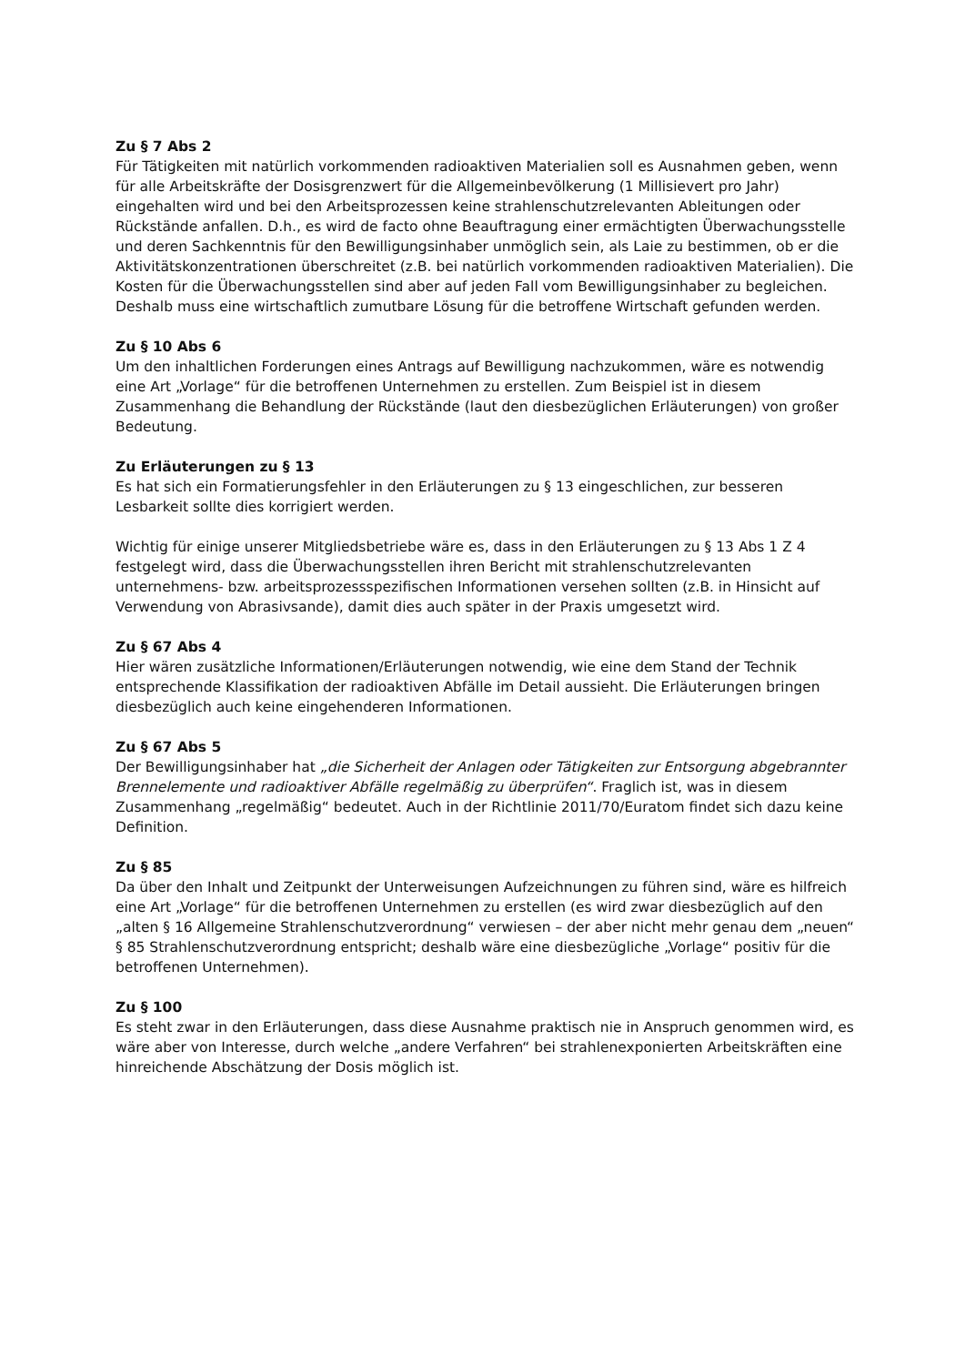Zu § 7 Abs 2
Für Tätigkeiten mit natürlich vorkommenden radioaktiven Materialien soll es Ausnahmen geben, wenn für alle Arbeitskräfte der Dosisgrenzwert für die Allgemeinbevölkerung (1 Millisievert pro Jahr) eingehalten wird und bei den Arbeitsprozessen keine strahlenschutzrelevanten Ableitungen oder Rückstände anfallen. D.h., es wird de facto ohne Beauftragung einer ermächtigten Überwachungsstelle und deren Sachkenntnis für den Bewilligungsinhaber unmöglich sein, als Laie zu bestimmen, ob er die Aktivitätskonzentrationen überschreitet (z.B. bei natürlich vorkommenden radioaktiven Materialien). Die Kosten für die Überwachungsstellen sind aber auf jeden Fall vom Bewilligungsinhaber zu begleichen. Deshalb muss eine wirtschaftlich zumutbare Lösung für die betroffene Wirtschaft gefunden werden.
Zu § 10 Abs 6
Um den inhaltlichen Forderungen eines Antrags auf Bewilligung nachzukommen, wäre es notwendig eine Art „Vorlage“ für die betroffenen Unternehmen zu erstellen. Zum Beispiel ist in diesem Zusammenhang die Behandlung der Rückstände (laut den diesbezüglichen Erläuterungen) von großer Bedeutung.
Zu Erläuterungen zu § 13
Es hat sich ein Formatierungsfehler in den Erläuterungen zu § 13 eingeschlichen, zur besseren Lesbarkeit sollte dies korrigiert werden.
Wichtig für einige unserer Mitgliedsbetriebe wäre es, dass in den Erläuterungen zu § 13 Abs 1 Z 4 festgelegt wird, dass die Überwachungsstellen ihren Bericht mit strahlenschutzrelevanten unternehmens- bzw. arbeitsprozessspezifischen Informationen versehen sollten (z.B. in Hinsicht auf Verwendung von Abrasivsande), damit dies auch später in der Praxis umgesetzt wird.
Zu § 67 Abs 4
Hier wären zusätzliche Informationen/Erläuterungen notwendig, wie eine dem Stand der Technik entsprechende Klassifikation der radioaktiven Abfälle im Detail aussieht. Die Erläuterungen bringen diesbezüglich auch keine eingehenderen Informationen.
Zu § 67 Abs 5
Der Bewilligungsinhaber hat „die Sicherheit der Anlagen oder Tätigkeiten zur Entsorgung abgebrannter Brennelemente und radioaktiver Abfälle regelmäßig zu überprüfen“. Fraglich ist, was in diesem Zusammenhang „regelmäßig“ bedeutet. Auch in der Richtlinie 2011/70/Euratom findet sich dazu keine Definition.
Zu § 85
Da über den Inhalt und Zeitpunkt der Unterweisungen Aufzeichnungen zu führen sind, wäre es hilfreich eine Art „Vorlage“ für die betroffenen Unternehmen zu erstellen (es wird zwar diesbezüglich auf den „alten § 16 Allgemeine Strahlenschutzverordnung“ verwiesen – der aber nicht mehr genau dem „neuen“ § 85 Strahlenschutzverordnung entspricht; deshalb wäre eine diesbezügliche „Vorlage“ positiv für die betroffenen Unternehmen).
Zu § 100
Es steht zwar in den Erläuterungen, dass diese Ausnahme praktisch nie in Anspruch genommen wird, es wäre aber von Interesse, durch welche „andere Verfahren“ bei strahlenexponierten Arbeitskräften eine hinreichende Abschätzung der Dosis möglich ist.